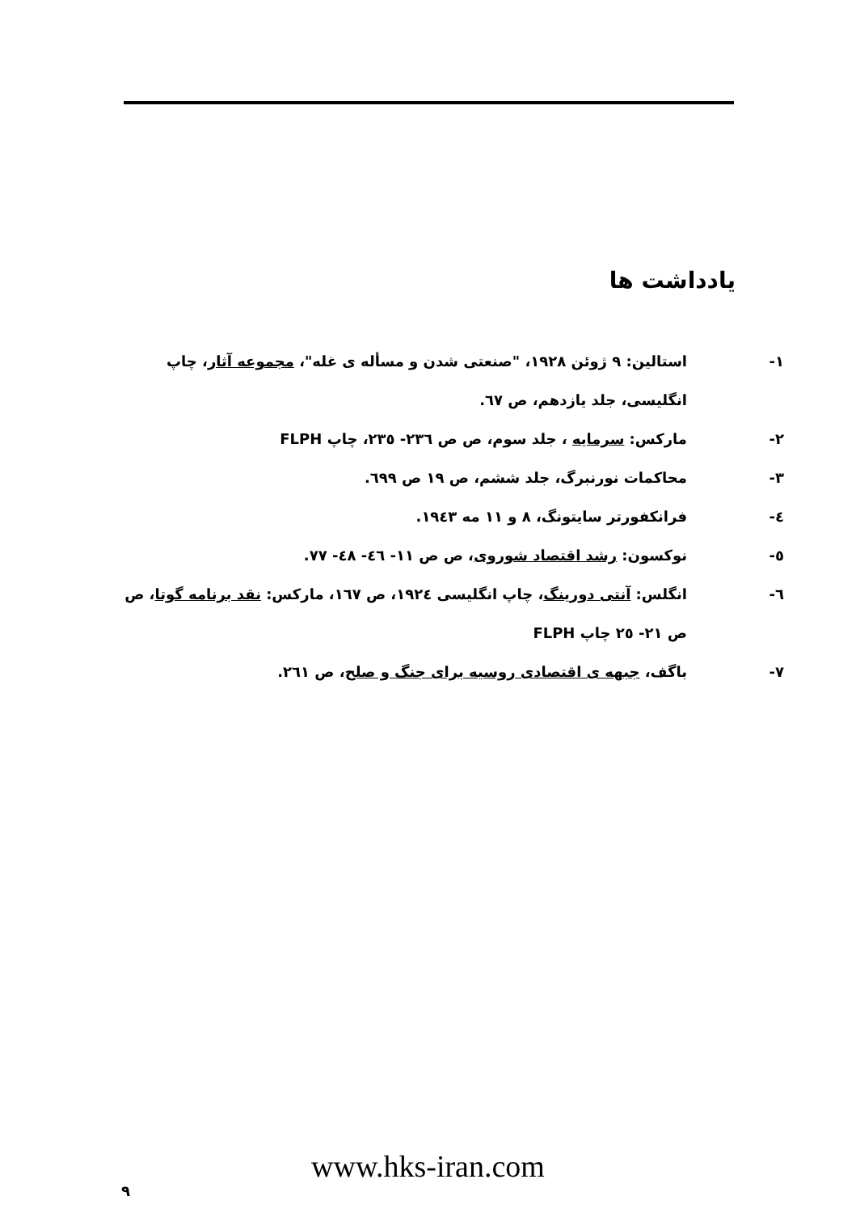یادداشت ها
١- استالین: ٩ ژوئن ١٩٢٨، "صنعتی شدن و مسأله ی غله"، مجموعه آثار، چاپ انگلیسی، جلد یازدهم، ص ٦٧.
٢- مارکس: سرمایه ، جلد سوم، ص ص ٢٣٦- ٢٣٥، چاپ FLPH
٣- محاکمات نورنبرگ، جلد ششم، ص ١٩ ص ٦٩٩.
٤- فرانکفورتر سایتونگ، ٨ و ١١ مه ١٩٤٣.
٥- نوکسون: رشد اقتصاد شوروی، ص ص ١١- ٤٦- ٤٨- ٧٧.
٦- انگلس: آنتی دورینگ، چاپ انگلیسی ١٩٢٤، ص ١٦٧، مارکس: نقد برنامه گوتا، ص ص ٢١- ٢٥ چاپ FLPH
٧- باگف، جبهه ی اقتصادی روسیه برای جنگ و صلح، ص ٢٦١.
٩
www.hks-iran.com